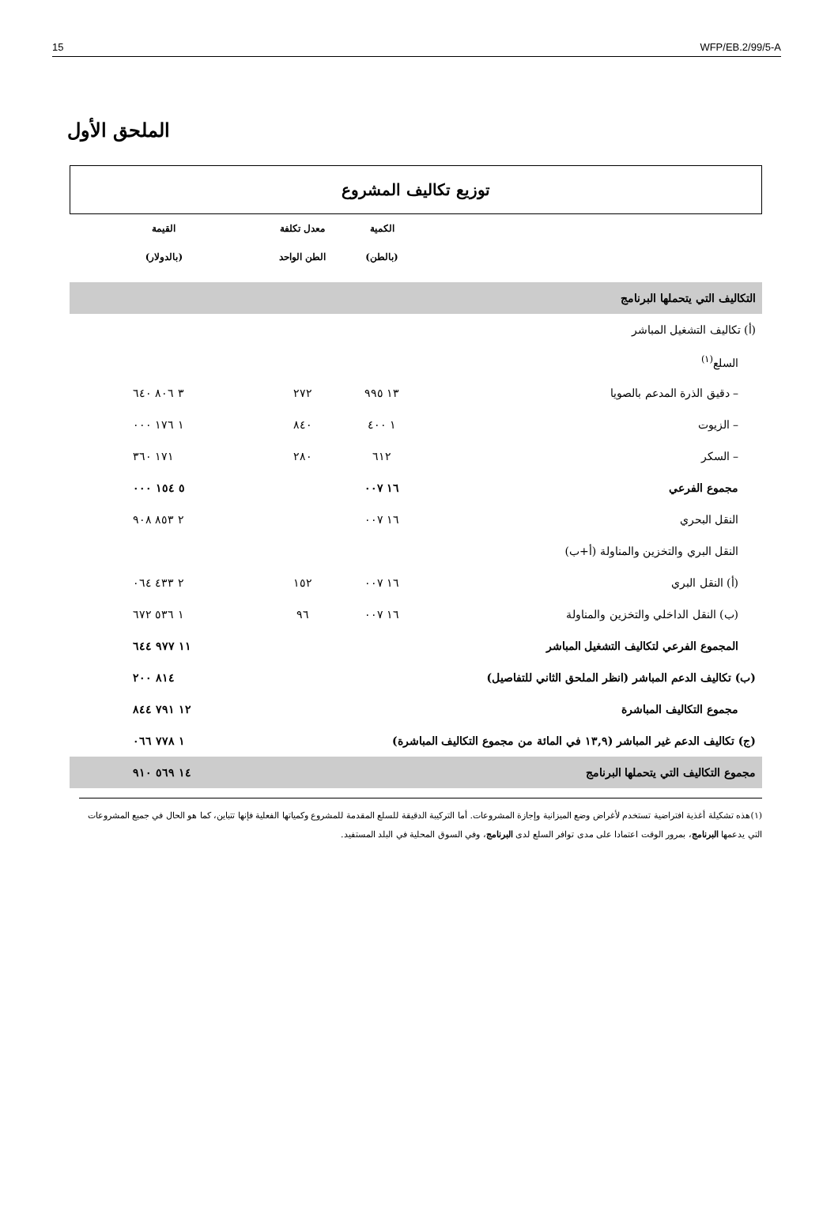15 WFP/EB.2/99/5-A
الملحق الأول
توزيع تكاليف المشروع
| | الكمية | معدل تكلفة | القيمة |
| --- | --- | --- | --- |
| | (بالطن) | الطن الواحد | (بالدولار) |
| التكاليف التي يتحملها البرنامج | | | |
| (أ) تكاليف التشغيل المباشر | | | |
| السلع<sup>(١)</sup> | | | |
| – دقيق الذرة المدعم بالصويا | ١٣ ٩٩٥ | ٢٧٢ | ٣ ٨٠٦ ٦٤٠ |
| – الزيوت | ١ ٤٠٠ | ٨٤٠ | ١ ١٧٦ ٠٠٠ |
| – السكر | ٦١٢ | ٢٨٠ | ١٧١ ٣٦٠ |
| مجموع الفرعي | ١٦ ٠٠٧ | | ٥ ١٥٤ ٠٠٠ |
| النقل البحري | ١٦ ٠٠٧ | | ٢ ٨٥٣ ٩٠٨ |
| النقل البري والتخزين والمناولة (أ+ب) | | | |
| (أ) النقل البري | ١٦ ٠٠٧ | ١٥٢ | ٢ ٤٣٣ ٠٦٤ |
| (ب) النقل الداخلي والتخزين والمناولة | ١٦ ٠٠٧ | ٩٦ | ١ ٥٣٦ ٦٧٢ |
| المجموع الفرعي لتكاليف التشغيل المباشر | | | ١١ ٩٧٧ ٦٤٤ |
| (ب) تكاليف الدعم المباشر (انظر الملحق الثاني للتفاصيل) | | | ٨١٤ ٢٠٠ |
| مجموع التكاليف المباشرة | | | ١٢ ٧٩١ ٨٤٤ |
| (ج) تكاليف الدعم غير المباشر (١٣,٩ في المائة من مجموع التكاليف المباشرة) | | | ١ ٧٧٨ ٠٦٦ |
| مجموع التكاليف التي يتحملها البرنامج | | | ١٤ ٥٦٩ ٩١٠ |
(١)هذه تشكيلة أغذية افتراضية تستخدم لأغراض وضع الميزانية وإجازة المشروعات. أما التركيبة الدقيقة للسلع المقدمة للمشروع وكمياتها الفعلية فإنها تتباين، كما هو الحال في جميع المشروعات التي يدعمها البرنامج، بمرور الوقت اعتمادا على مدى توافر السلع لدى البرنامج، وفي السوق المحلية في البلد المستفيد.